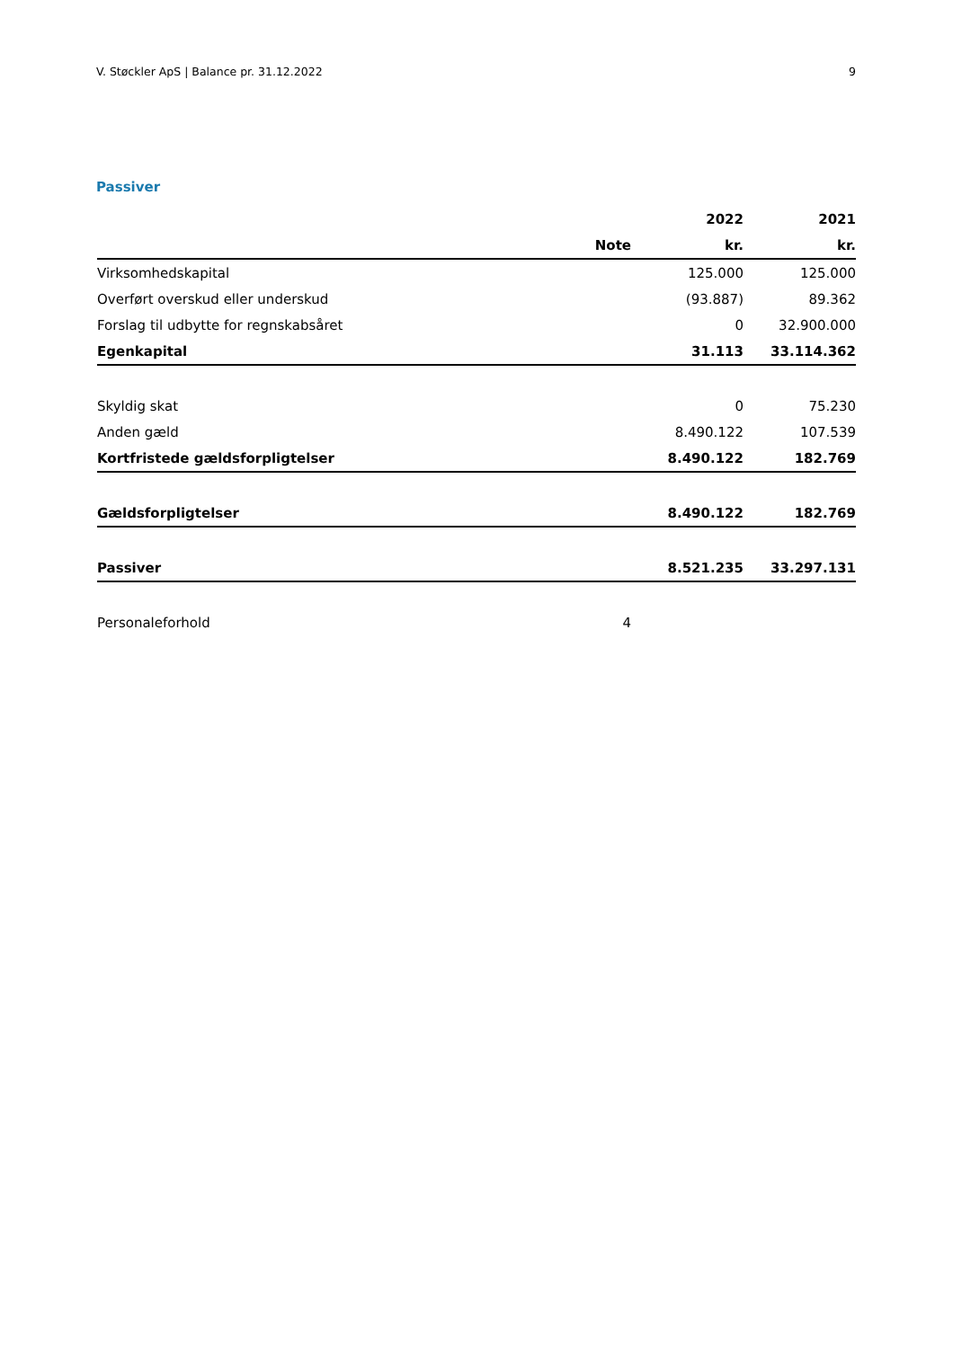V. Støckler ApS | Balance pr. 31.12.2022 9
Passiver
| | | 2022 | 2021 |
| --- | --- | --- | --- |
| | Note | kr. | kr. |
| Virksomhedskapital | | 125.000 | 125.000 |
| Overført overskud eller underskud | | (93.887) | 89.362 |
| Forslag til udbytte for regnskabsåret | | 0 | 32.900.000 |
| Egenkapital | | 31.113 | 33.114.362 |
| Skyldig skat | | 0 | 75.230 |
| Anden gæld | | 8.490.122 | 107.539 |
| Kortfristede gældsforpligtelser | | 8.490.122 | 182.769 |
| Gældsforpligtelser | | 8.490.122 | 182.769 |
| Passiver | | 8.521.235 | 33.297.131 |
| Personaleforhold | 4 | | |